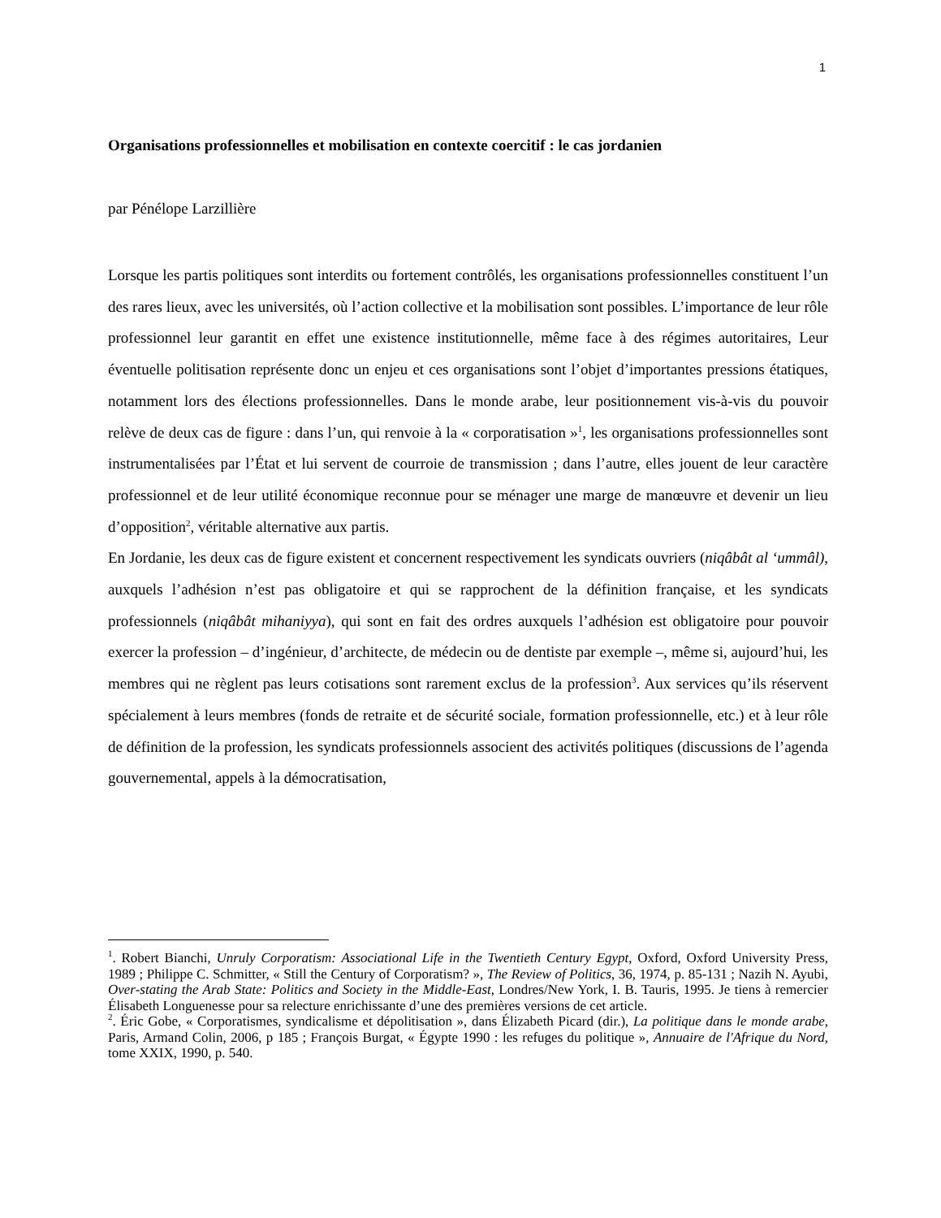1
Organisations professionnelles et mobilisation en contexte coercitif : le cas jordanien
par Pénélope Larzillière
Lorsque les partis politiques sont interdits ou fortement contrôlés, les organisations professionnelles constituent l’un des rares lieux, avec les universités, où l’action collective et la mobilisation sont possibles. L’importance de leur rôle professionnel leur garantit en effet une existence institutionnelle, même face à des régimes autoritaires, Leur éventuelle politisation représente donc un enjeu et ces organisations sont l’objet d’importantes pressions étatiques, notamment lors des élections professionnelles. Dans le monde arabe, leur positionnement vis-à-vis du pouvoir relève de deux cas de figure : dans l’un, qui renvoie à la « corporatisation »<sup>1</sup>, les organisations professionnelles sont instrumentalisées par l’État et lui servent de courroie de transmission ; dans l’autre, elles jouent de leur caractère professionnel et de leur utilité économique reconnue pour se ménager une marge de manœuvre et devenir un lieu d’opposition<sup>2</sup>, véritable alternative aux partis.
En Jordanie, les deux cas de figure existent et concernent respectivement les syndicats ouvriers (niqâbât al ‘ummâl), auxquels l’adhésion n’est pas obligatoire et qui se rapprochent de la définition française, et les syndicats professionnels (niqâbât mihaniyya), qui sont en fait des ordres auxquels l’adhésion est obligatoire pour pouvoir exercer la profession – d’ingénieur, d’architecte, de médecin ou de dentiste par exemple –, même si, aujourd’hui, les membres qui ne règlent pas leurs cotisations sont rarement exclus de la profession<sup>3</sup>. Aux services qu’ils réservent spécialement à leurs membres (fonds de retraite et de sécurité sociale, formation professionnelle, etc.) et à leur rôle de définition de la profession, les syndicats professionnels associent des activités politiques (discussions de l’agenda gouvernemental, appels à la démocratisation,
<sup>1</sup>. Robert Bianchi, Unruly Corporatism: Associational Life in the Twentieth Century Egypt, Oxford, Oxford University Press, 1989 ; Philippe C. Schmitter, « Still the Century of Corporatism? », The Review of Politics, 36, 1974, p. 85-131 ; Nazih N. Ayubi, Over-stating the Arab State: Politics and Society in the Middle-East, Londres/New York, I. B. Tauris, 1995. Je tiens à remercier Élisabeth Longuenesse pour sa relecture enrichissante d’une des premières versions de cet article.
<sup>2</sup>. Éric Gobe, « Corporatismes, syndicalisme et dépolitisation », dans Élizabeth Picard (dir.), La politique dans le monde arabe, Paris, Armand Colin, 2006, p 185 ; François Burgat, « Égypte 1990 : les refuges du politique », Annuaire de l'Afrique du Nord, tome XXIX, 1990, p. 540.